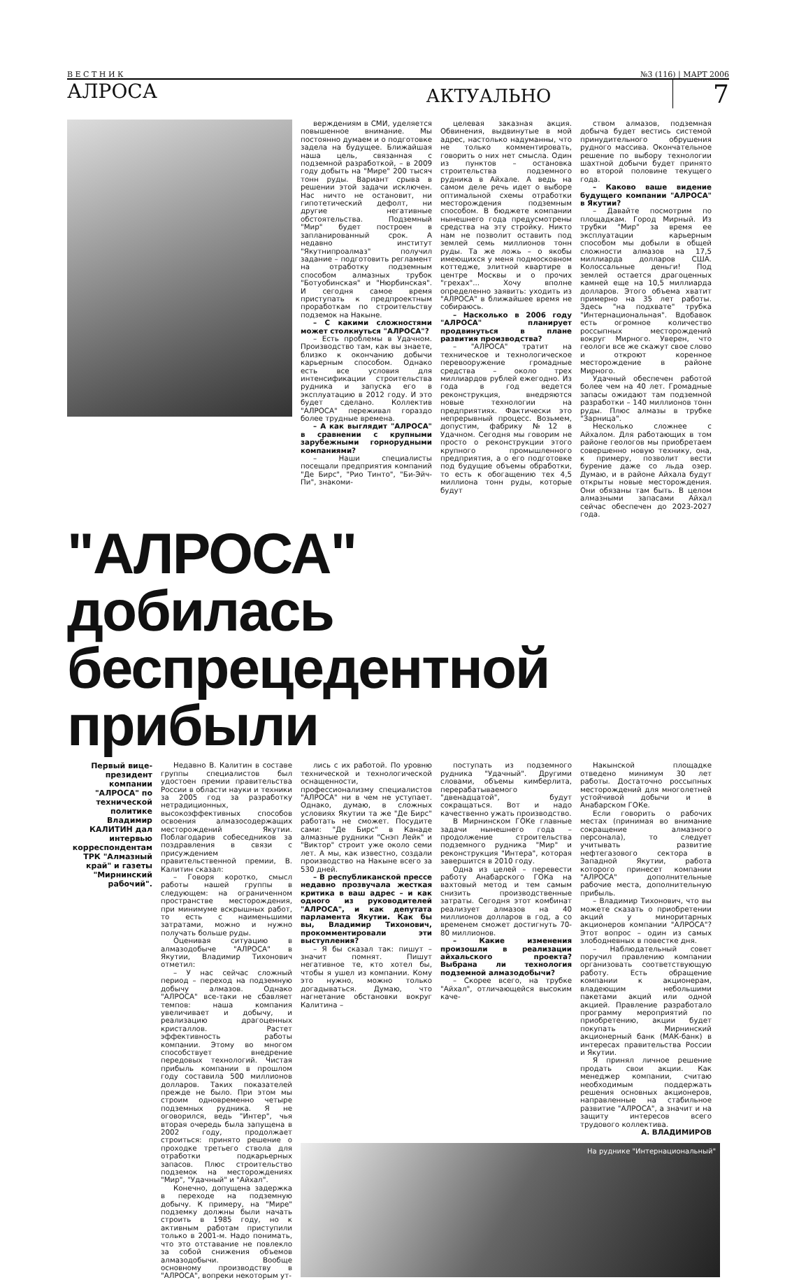В Е С Т Н И К №3 (116) | МАРТ 2006
АЛРОСА
АКТУАЛЬНО
7
верждениям в СМИ, уделяется повышенное внимание. Мы постоянно думаем и о подготовке задела на будущее. Ближайшая наша цель, связанная с подземной разработкой, – в 2009 году добыть на "Мире" 200 тысяч тонн руды. Вариант срыва в решении этой задачи исключен. Нас ничто не остановит, ни гипотетический дефолт, ни другие негативные обстоятельства. Подземный "Мир" будет построен в запланированный срок. А недавно институт "Якутнипроалмаз" получил задание – подготовить регламент на отработку подземным способом алмазных трубок "Ботуобинская" и "Нюрбинская". И сегодня самое время приступать к предпроектным проработкам по строительству подземок на Накыне.
– С какими сложностями может столкнуться "АЛРОСА"?
– Есть проблемы в Удачном. Производство там, как вы знаете, близко к окончанию добычи карьерным способом. Однако есть все условия для интенсификации строительства рудника и запуска его в эксплуатацию в 2012 году. И это будет сделано. Коллектив "АЛРОСА" переживал гораздо более трудные времена.
– А как выглядит "АЛРОСА" в сравнении с крупными зарубежными горнорудными компаниями?
– Наши специалисты посещали предприятия компаний "Де Бирс", "Рио Тинто", "Би-Эйч-Пи", знакоми-
целевая заказная акция. Обвинения, выдвинутые в мой адрес, настолько надуманны, что не только комментировать, говорить о них нет смысла. Один из пунктов – остановка строительства подземного рудника в Айхале. А ведь на самом деле речь идет о выборе оптимальной схемы отработки месторождения подземным способом. В бюджете компании нынешнего года предусмотрены средства на эту стройку. Никто нам не позволит оставить под землей семь миллионов тонн руды. Та же ложь – о якобы имеющихся у меня подмосковном коттедже, элитной квартире в центре Москвы и о прочих "грехах"... Хочу вполне определенно заявить: уходить из "АЛРОСА" в ближайшее время не собираюсь.
– Насколько в 2006 году "АЛРОСА" планирует продвинуться в плане развития производства?
– "АЛРОСА" тратит на техническое и технологическое перевооружение громадные средства – около трех миллиардов рублей ежегодно. Из года в год ведется реконструкция, внедряются новые технологии на предприятиях. Фактически это непрерывный процесс. Возьмем, допустим, фабрику №12 в Удачном. Сегодня мы говорим не просто о реконструкции этого крупного промышленного предприятия, а о его подготовке под будущие объемы обработки, то есть к обогащению тех 4,5 миллиона тонн руды, которые будут
ством алмазов, подземная добыча будет вестись системой принудительного обрушения рудного массива. Окончательное решение по выбору технологии шахтной добычи будет принято во второй половине текущего года.
– Каково ваше видение будущего компании "АЛРОСА" в Якутии?
– Давайте посмотрим по площадкам. Город Мирный. Из трубки "Мир" за время ее эксплуатации карьерным способом мы добыли в общей сложности алмазов на 17,5 миллиарда долларов США. Колоссальные деньги! Под землей остается драгоценных камней еще на 10,5 миллиарда долларов. Этого объема хватит примерно на 35 лет работы. Здесь "на подхвате" трубка "Интернациональная". Вдобавок есть огромное количество россыпных месторождений вокруг Мирного. Уверен, что геологи все же скажут свое слово и откроют коренное месторождение в районе Мирного.
Удачный обеспечен работой более чем на 40 лет. Громадные запасы ожидают там подземной разработки – 140 миллионов тонн руды. Плюс алмазы в трубке "Зарница".
Несколько сложнее с Айхалом. Для работающих в том районе геологов мы приобретаем совершенно новую технику, она, к примеру, позволит вести бурение даже со льда озер. Думаю, и в районе Айхала будут открыты новые месторождения. Они обязаны там быть. В целом алмазными запасами Айхал сейчас обеспечен до 2023-2027 года.
"АЛРОСА" добилась беспрецедентной прибыли
Первый вице-президент компании "АЛРОСА" по технической политике Владимир КАЛИТИН дал интервью корреспондентам ТРК "Алмазный край" и газеты "Мирнинский рабочий".
Недавно В. Калитин в составе группы специалистов был удостоен премии правительства России в области науки и техники за 2005 год за разработку нетрадиционных, высокоэффективных способов освоения алмазосодержащих месторождений Якутии. Поблагодарив собеседников за поздравления в связи с присуждением правительственной премии, В. Калитин сказал:
– Говоря коротко, смысл работы нашей группы в следующем: на ограниченном пространстве месторождения, при минимуме вскрышных работ, то есть с наименьшими затратами, можно и нужно получать больше руды.
Оценивая ситуацию в алмазодобыче "АЛРОСА" в Якутии, Владимир Тихонович отметил:
– У нас сейчас сложный период – переход на подземную добычу алмазов. Однако "АЛРОСА" все-таки не сбавляет темпов: наша компания увеличивает и добычу, и реализацию драгоценных кристаллов. Растет эффективность работы компании. Этому во многом способствует внедрение передовых технологий. Чистая прибыль компании в прошлом году составила 500 миллионов долларов. Таких показателей прежде не было. При этом мы строим одновременно четыре подземных рудника. Я не оговорился, ведь "Интер", чья вторая очередь была запущена в 2002 году, продолжает строиться: принято решение о проходке третьего ствола для отработки подкарьерных запасов. Плюс строительство подземок на месторождениях "Мир", "Удачный" и "Айхал".
Конечно, допущена задержка в переходе на подземную добычу. К примеру, на "Мире" подземку должны были начать строить в 1985 году, но к активным работам приступили только в 2001-м. Надо понимать, что это отставание не повлекло за собой снижения объемов алмазодобычи. Вообще основному производству в "АЛРОСА", вопреки некоторым ут-
лись с их работой. По уровню технической и технологической оснащенности, профессионализму специалистов "АЛРОСА" ни в чем не уступает. Однако, думаю, в сложных условиях Якутии та же "Де Бирс" работать не сможет. Посудите сами: "Де Бирс" в Канаде алмазные рудники "Снэп Лейк" и "Виктор" строит уже около семи лет. А мы, как известно, создали производство на Накыне всего за 530 дней.
– В республиканской прессе недавно прозвучала жесткая критика в ваш адрес – и как одного из руководителей "АЛРОСА", и как депутата парламента Якутии. Как бы вы, Владимир Тихонович, прокомментировали эти выступления?
– Я бы сказал так: пишут – значит помнят. Пишут негативное те, кто хотел бы, чтобы я ушел из компании. Кому это нужно, можно только догадываться. Думаю, что нагнетание обстановки вокруг Калитина –
поступать из подземного рудника "Удачный". Другими словами, объемы кимберлита, перерабатываемого "двенадцатой", будут сокращаться. Вот и надо качественно ужать производство.
В Мирнинском ГОКе главные задачи нынешнего года – продолжение строительства подземного рудника "Мир" и реконструкция "Интера", которая завершится в 2010 году.
Одна из целей – перевести работу Анабарского ГОКа на вахтовый метод и тем самым снизить производственные затраты. Сегодня этот комбинат реализует алмазов на 40 миллионов долларов в год, а со временем сможет достигнуть 70-80 миллионов.
– Какие изменения произошли в реализации айхальского проекта? Выбрана ли технология подземной алмазодобычи?
– Скорее всего, на трубке "Айхал", отличающейся высоким каче-
Накынской площадке отведено минимум 30 лет работы. Достаточно россыпных месторождений для многолетней устойчивой добычи и в Анабарском ГОКе.
Если говорить о рабочих местах (принимая во внимание сокращение алмазного персонала), то следует учитывать развитие нефтегазового сектора в Западной Якутии, работа которого принесет компании "АЛРОСА" дополнительные рабочие места, дополнительную прибыль.
– Владимир Тихонович, что вы можете сказать о приобретении акций у миноритарных акционеров компании "АЛРОСА"? Этот вопрос – один из самых злободневных в повестке дня.
– Наблюдательный совет поручил правлению компании организовать соответствующую работу. Есть обращение компании к акционерам, владеющим небольшими пакетами акций или одной акцией. Правление разработало программу мероприятий по приобретению, акции будет покупать Мирнинский акционерный банк (МАК-банк) в интересах правительства России и Якутии.
Я принял личное решение продать свои акции. Как менеджер компании, считаю необходимым поддержать решения основных акционеров, направленные на стабильное развитие "АЛРОСА", а значит и на защиту интересов всего трудового коллектива.
А. ВЛАДИМИРОВ
На руднике "Интернациональный"